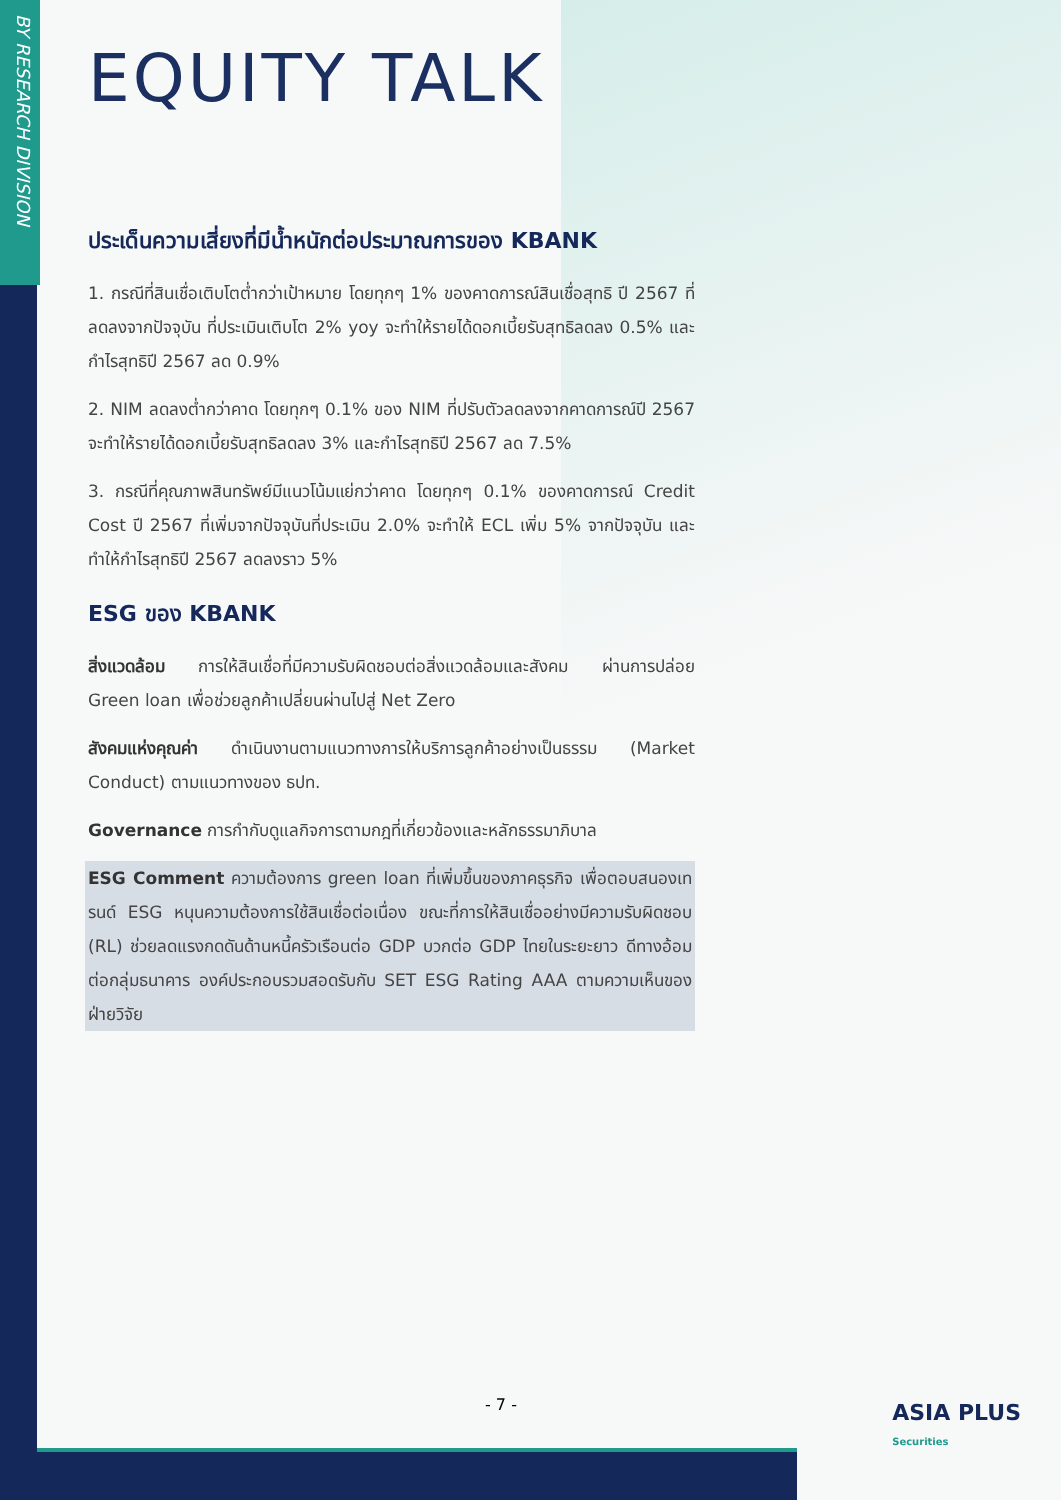BY RESEARCH DIVISION
EQUITY TALK
ประเด็นความเสี่ยงที่มีน้ำหนักต่อประมาณการของ KBANK
1. กรณีที่สินเชื่อเติบโตต่ำกว่าเป้าหมาย โดยทุกๆ 1% ของคาดการณ์สินเชื่อสุทธิ ปี 2567 ที่ลดลงจากปัจจุบัน ที่ประเมินเติบโต 2% yoy จะทำให้รายได้ดอกเบี้ยรับสุทธิลดลง 0.5% และกำไรสุทธิปี 2567 ลด 0.9%
2. NIM ลดลงต่ำกว่าคาด โดยทุกๆ 0.1% ของ NIM ที่ปรับตัวลดลงจากคาดการณ์ปี 2567 จะทำให้รายได้ดอกเบี้ยรับสุทธิลดลง 3% และกำไรสุทธิปี 2567 ลด 7.5%
3. กรณีที่คุณภาพสินทรัพย์มีแนวโน้มแย่กว่าคาด โดยทุกๆ 0.1% ของคาดการณ์ Credit Cost ปี 2567 ที่เพิ่มจากปัจจุบันที่ประเมิน 2.0% จะทำให้ ECL เพิ่ม 5% จากปัจจุบัน และทำให้กำไรสุทธิปี 2567 ลดลงราว 5%
ESG ของ KBANK
สิ่งแวดล้อม การให้สินเชื่อที่มีความรับผิดชอบต่อสิ่งแวดล้อมและสังคม ผ่านการปล่อย Green loan เพื่อช่วยลูกค้าเปลี่ยนผ่านไปสู่ Net Zero
สังคมแห่งคุณค่า ดำเนินงานตามแนวทางการให้บริการลูกค้าอย่างเป็นธรรม (Market Conduct) ตามแนวทางของ ธปท.
Governance การกำกับดูแลกิจการตามกฎที่เกี่ยวข้องและหลักธรรมาภิบาล
ESG Comment ความต้องการ green loan ที่เพิ่มขึ้นของภาคธุรกิจ เพื่อตอบสนองเทรนด์ ESG หนุนความต้องการใช้สินเชื่อต่อเนื่อง ขณะที่การให้สินเชื่ออย่างมีความรับผิดชอบ (RL) ช่วยลดแรงกดดันด้านหนี้ครัวเรือนต่อ GDP บวกต่อ GDP ไทยในระยะยาว ดีทางอ้อมต่อกลุ่มธนาคาร องค์ประกอบรวมสอดรับกับ SET ESG Rating AAA ตามความเห็นของฝ่ายวิจัย
- 7 -
ASIA PLUS
Securities